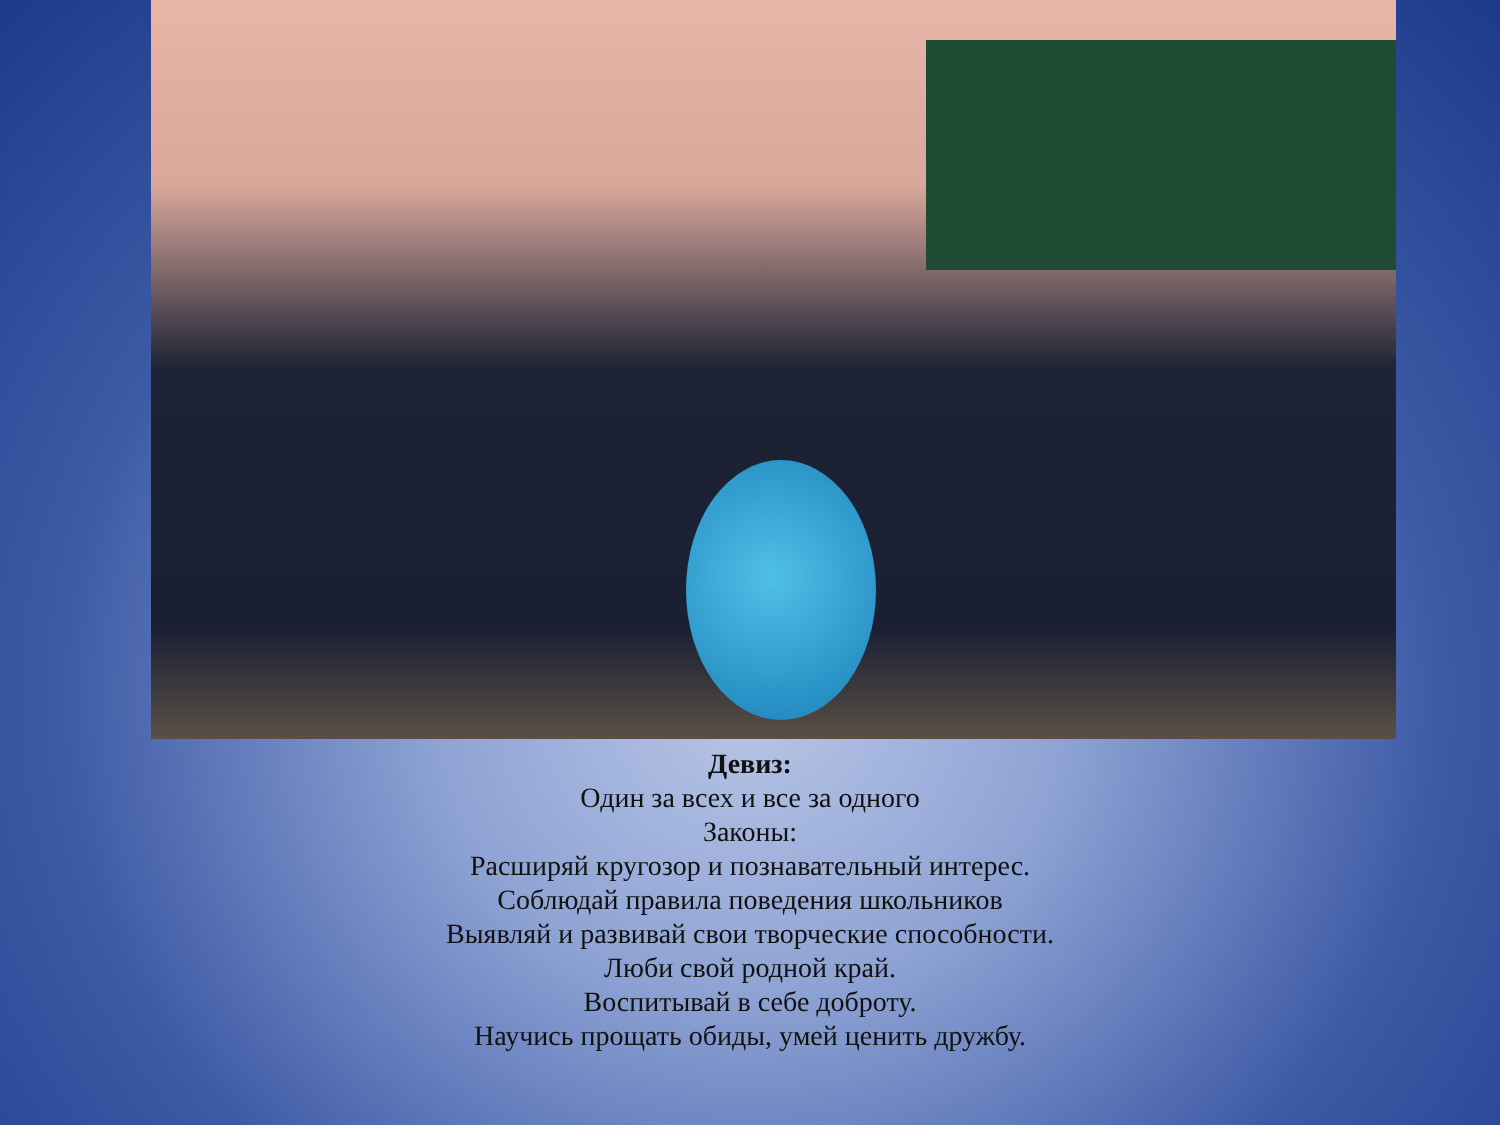Девиз:
Один за всех и все за одного
Законы:
Расширяй кругозор и познавательный интерес.
Соблюдай правила поведения школьников
Выявляй и развивай свои творческие способности.
Люби свой родной край.
Воспитывай в себе доброту.
Научись прощать обиды, умей ценить дружбу.